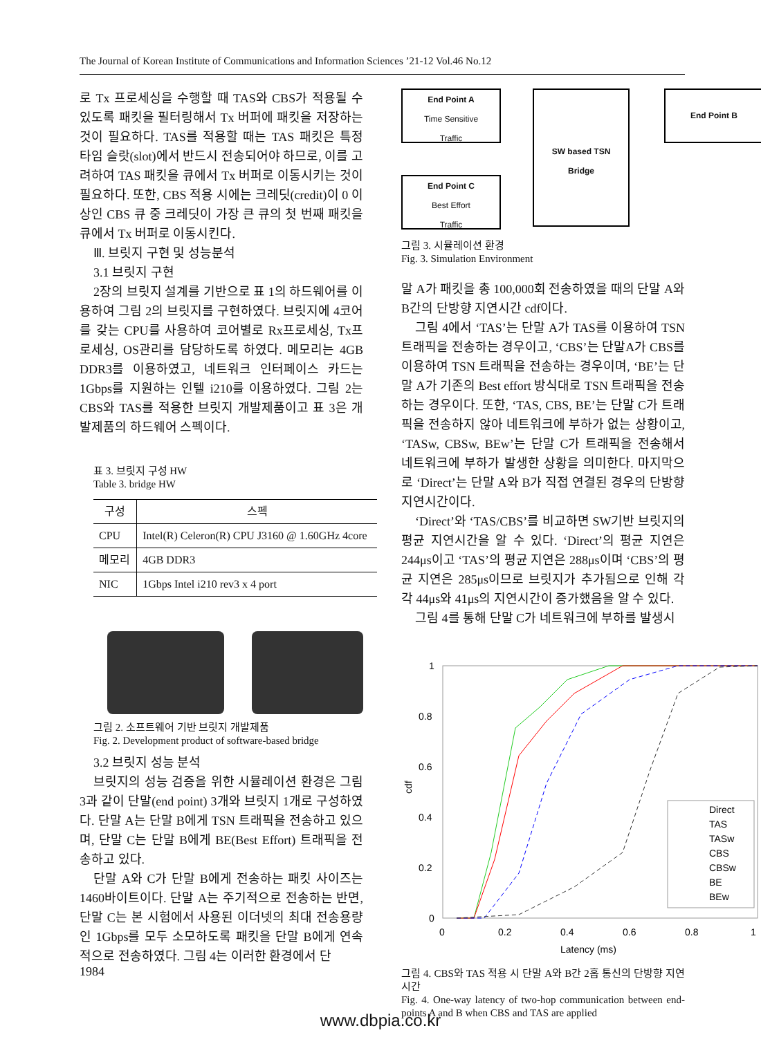The Journal of Korean Institute of Communications and Information Sciences ’21-12 Vol.46 No.12
로 Tx 프로세싱을 수행할 때 TAS와 CBS가 적용될 수 있도록 패킷을 필터링해서 Tx 버퍼에 패킷을 저장하는 것이 필요하다. TAS를 적용할 때는 TAS 패킷은 특정 타임 슬랏(slot)에서 반드시 전송되어야 하므로, 이를 고려하여 TAS 패킷을 큐에서 Tx 버퍼로 이동시키는 것이 필요하다. 또한, CBS 적용 시에는 크레딧(credit)이 0 이상인 CBS 큐 중 크레딧이 가장 큰 큐의 첫 번째 패킷을 큐에서 Tx 버퍼로 이동시킨다.
Ⅲ. 브릿지 구현 및 성능분석
3.1 브릿지 구현
2장의 브릿지 설계를 기반으로 표 1의 하드웨어를 이용하여 그림 2의 브릿지를 구현하였다. 브릿지에 4코어를 갖는 CPU를 사용하여 코어별로 Rx프로세싱, Tx프로세싱, OS관리를 담당하도록 하였다. 메모리는 4GB DDR3를 이용하였고, 네트워크 인터페이스 카드는 1Gbps를 지원하는 인텔 i210를 이용하였다. 그림 2는 CBS와 TAS를 적용한 브릿지 개발제품이고 표 3은 개발제품의 하드웨어 스펙이다.
표 3. 브릿지 구성 HW
Table 3. bridge HW
| 구성 | 스펙 |
| --- | --- |
| CPU | Intel(R) Celeron(R) CPU J3160 @ 1.60GHz 4core |
| 메모리 | 4GB DDR3 |
| NIC | 1Gbps Intel i210 rev3 x 4 port |
그림 2. 소프트웨어 기반 브릿지 개발제품
Fig. 2. Development product of software-based bridge
3.2 브릿지 성능 분석
브릿지의 성능 검증을 위한 시뮬레이션 환경은 그림 3과 같이 단말(end point) 3개와 브릿지 1개로 구성하였다. 단말 A는 단말 B에게 TSN 트래픽을 전송하고 있으며, 단말 C는 단말 B에게 BE(Best Effort) 트래픽을 전송하고 있다.
단말 A와 C가 단말 B에게 전송하는 패킷 사이즈는 1460바이트이다. 단말 A는 주기적으로 전송하는 반면, 단말 C는 본 시험에서 사용된 이더넷의 최대 전송용량인 1Gbps를 모두 소모하도록 패킷을 단말 B에게 연속적으로 전송하였다. 그림 4는 이러한 환경에서 단
End Point A
Time Sensitive
Traffic
End Point C
Best Effort
Traffic
SW based TSN
Bridge
End Point B
그림 3. 시뮬레이션 환경
Fig. 3. Simulation Environment
말 A가 패킷을 총 100,000회 전송하였을 때의 단말 A와 B간의 단방향 지연시간 cdf이다.
그림 4에서 ‘TAS’는 단말 A가 TAS를 이용하여 TSN 트래픽을 전송하는 경우이고, ‘CBS’는 단말A가 CBS를 이용하여 TSN 트래픽을 전송하는 경우이며, ‘BE’는 단말 A가 기존의 Best effort 방식대로 TSN 트래픽을 전송하는 경우이다. 또한, ‘TAS, CBS, BE’는 단말 C가 트래픽을 전송하지 않아 네트워크에 부하가 없는 상황이고, ‘TASw, CBSw, BEw’는 단말 C가 트래픽을 전송해서 네트워크에 부하가 발생한 상황을 의미한다. 마지막으로 ‘Direct’는 단말 A와 B가 직접 연결된 경우의 단방향 지연시간이다.
‘Direct’와 ‘TAS/CBS’를 비교하면 SW기반 브릿지의 평균 지연시간을 알 수 있다. ‘Direct’의 평균 지연은 244μs이고 ‘TAS’의 평균 지연은 288μs이며 ‘CBS’의 평균 지연은 285μs이므로 브릿지가 추가됨으로 인해 각각 44μs와 41μs의 지연시간이 증가했음을 알 수 있다.
그림 4를 통해 단말 C가 네트워크에 부하를 발생시
1
0.8
0.6
0.4
0.2
0
0
0.2
0.4
0.6
0.8
1
Latency (ms)
cdf
Direct
TAS
TASw
CBS
CBSw
BE
BEw
그림 4. CBS와 TAS 적용 시 단말 A와 B간 2홉 통신의 단방향 지연 시간
Fig. 4. One-way latency of two-hop communication between end-points A and B when CBS and TAS are applied
1984
www.dbpia.co.kr